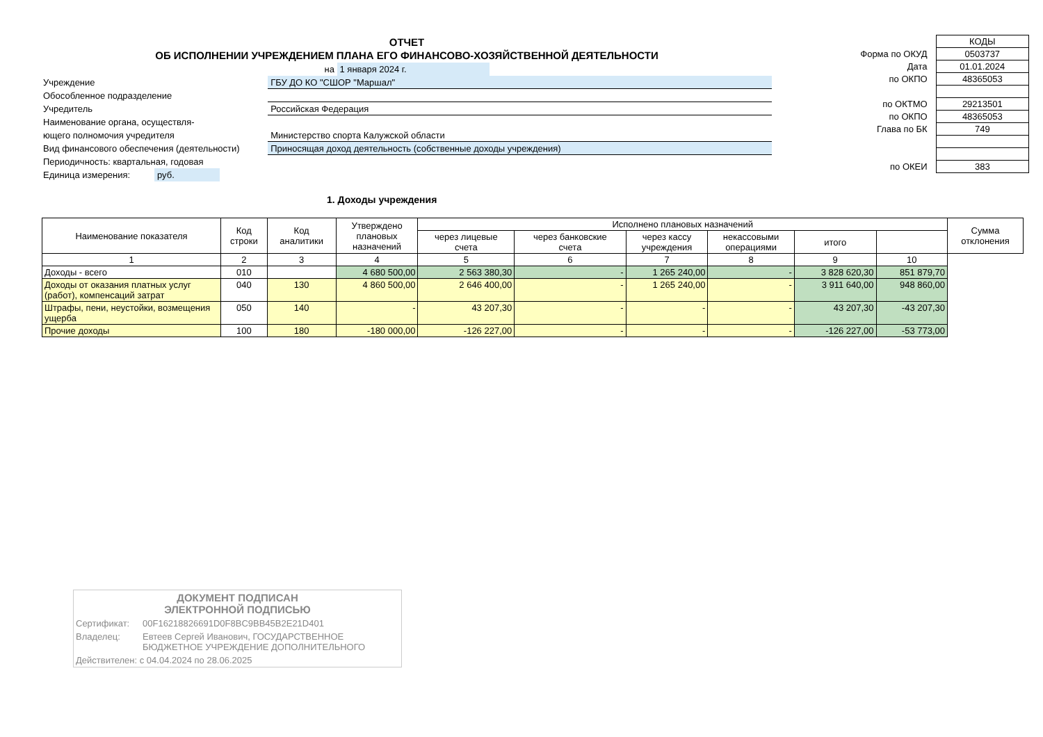ОТЧЕТ
ОБ ИСПОЛНЕНИИ УЧРЕЖДЕНИЕМ ПЛАНА ЕГО ФИНАНСОВО-ХОЗЯЙСТВЕННОЙ ДЕЯТЕЛЬНОСТИ
на 1 января 2024 г.
Учреждение ГБУ ДО КО "СШОР "Маршал"
Обособленное подразделение
Учредитель Российская Федерация
Наименование органа, осуществля-
ющего полномочия учредителя Министерство спорта Калужской области
Вид финансового обеспечения (деятельности)
Приносящая доход деятельность (собственные доходы учреждения)
Периодичность: квартальная, годовая
Единица измерения: руб.
| | КОДЫ |
| Форма по ОКУД | 0503737 |
| Дата | 01.01.2024 |
| по ОКПО | 48365053 |
| по ОКТМО | 29213501 |
| по ОКПО | 48365053 |
| Глава по БК | 749 |
| по ОКЕИ | 383 |
1. Доходы учреждения
| Наименование показателя | Код строки | Код аналитики | Утверждено плановых назначений | Исполнено плановых назначений | | | | | | Сумма отклонения |
| --- | --- | --- | --- | --- | --- | --- | --- | --- | --- | --- |
| | | | | через лицевые счета | через банковские счета | через кассу учреждения | некассовыми операциями | итого | | |
| 1 | 2 | 3 | 4 | 5 | 6 | 7 | 8 | 9 | 10 | |
| Доходы - всего | 010 | | 4 680 500,00 | 2 563 380,30 | - | 1 265 240,00 | - | 3 828 620,30 | 851 879,70 | |
| Доходы от оказания платных услуг (работ), компенсаций затрат | 040 | 130 | 4 860 500,00 | 2 646 400,00 | - | 1 265 240,00 | - | 3 911 640,00 | 948 860,00 | |
| Штрафы, пени, неустойки, возмещения ущерба | 050 | 140 | - | 43 207,30 | - | - | - | 43 207,30 | -43 207,30 | |
| Прочие доходы | 100 | 180 | -180 000,00 | -126 227,00 | - | - | - | -126 227,00 | -53 773,00 | |
ДОКУМЕНТ ПОДПИСАН
ЭЛЕКТРОННОЙ ПОДПИСЬЮ
Сертификат: 00F16218826691D0F8BC9BB45B2E21D401
Владелец: Евтеев Сергей Иванович, ГОСУДАРСТВЕННОЕ
БЮДЖЕТНОЕ УЧРЕЖДЕНИЕ ДОПОЛНИТЕЛЬНОГО
Действителен: с 04.04.2024 по 28.06.2025